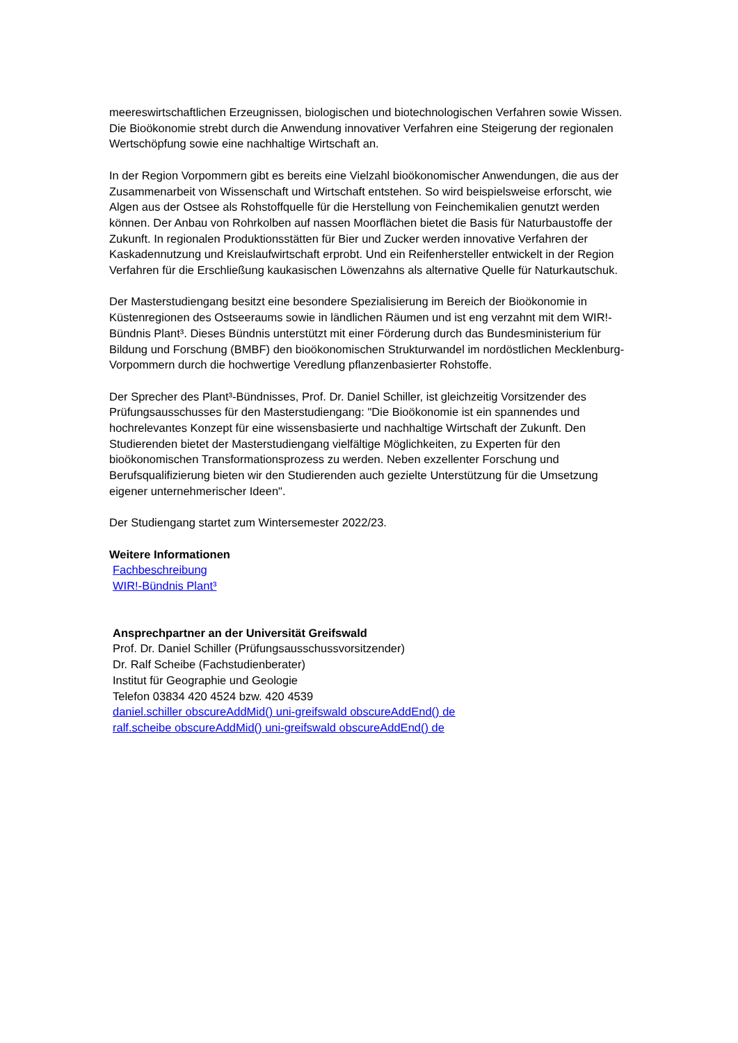meereswirtschaftlichen Erzeugnissen, biologischen und biotechnologischen Verfahren sowie Wissen. Die Bioökonomie strebt durch die Anwendung innovativer Verfahren eine Steigerung der regionalen Wertschöpfung sowie eine nachhaltige Wirtschaft an.
In der Region Vorpommern gibt es bereits eine Vielzahl bioökonomischer Anwendungen, die aus der Zusammenarbeit von Wissenschaft und Wirtschaft entstehen. So wird beispielsweise erforscht, wie Algen aus der Ostsee als Rohstoffquelle für die Herstellung von Feinchemikalien genutzt werden können. Der Anbau von Rohrkolben auf nassen Moorflächen bietet die Basis für Naturbaustoffe der Zukunft. In regionalen Produktionsstätten für Bier und Zucker werden innovative Verfahren der Kaskadennutzung und Kreislaufwirtschaft erprobt. Und ein Reifenhersteller entwickelt in der Region Verfahren für die Erschließung kaukasischen Löwenzahns als alternative Quelle für Naturkautschuk.
Der Masterstudiengang besitzt eine besondere Spezialisierung im Bereich der Bioökonomie in Küstenregionen des Ostseeraums sowie in ländlichen Räumen und ist eng verzahnt mit dem WIR!-Bündnis Plant³. Dieses Bündnis unterstützt mit einer Förderung durch das Bundesministerium für Bildung und Forschung (BMBF) den bioökonomischen Strukturwandel im nordöstlichen Mecklenburg-Vorpommern durch die hochwertige Veredlung pflanzenbasierter Rohstoffe.
Der Sprecher des Plant³-Bündnisses, Prof. Dr. Daniel Schiller, ist gleichzeitig Vorsitzender des Prüfungsausschusses für den Masterstudiengang: "Die Bioökonomie ist ein spannendes und hochrelevantes Konzept für eine wissensbasierte und nachhaltige Wirtschaft der Zukunft. Den Studierenden bietet der Masterstudiengang vielfältige Möglichkeiten, zu Experten für den bioökonomischen Transformationsprozess zu werden. Neben exzellenter Forschung und Berufsqualifizierung bieten wir den Studierenden auch gezielte Unterstützung für die Umsetzung eigener unternehmerischer Ideen".
Der Studiengang startet zum Wintersemester 2022/23.
Weitere Informationen
Fachbeschreibung
WIR!-Bündnis Plant³
Ansprechpartner an der Universität Greifswald
Prof. Dr. Daniel Schiller (Prüfungsausschussvorsitzender)
Dr. Ralf Scheibe (Fachstudienberater)
Institut für Geographie und Geologie
Telefon 03834 420 4524 bzw. 420 4539
daniel.schiller obscureAddMid() uni-greifswald obscureAddEnd() de
ralf.scheibe obscureAddMid() uni-greifswald obscureAddEnd() de